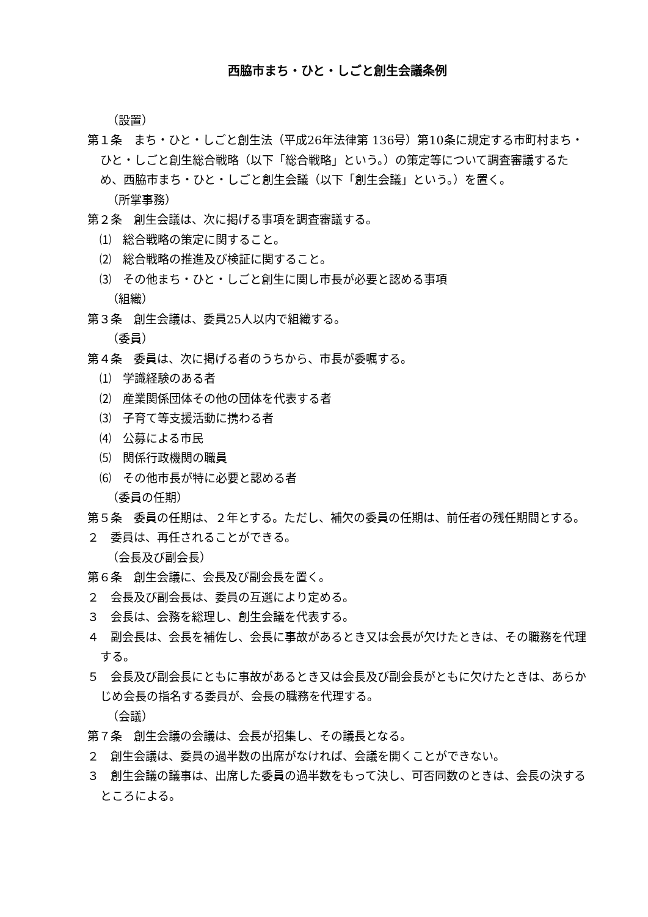西脇市まち・ひと・しごと創生会議条例
（設置）
第１条　まち・ひと・しごと創生法（平成26年法律第 136号）第10条に規定する市町村まち・ひと・しごと創生総合戦略（以下「総合戦略」という。）の策定等について調査審議するため、西脇市まち・ひと・しごと創生会議（以下「創生会議」という。）を置く。
（所掌事務）
第２条　創生会議は、次に掲げる事項を調査審議する。
⑴　総合戦略の策定に関すること。
⑵　総合戦略の推進及び検証に関すること。
⑶　その他まち・ひと・しごと創生に関し市長が必要と認める事項
（組織）
第３条　創生会議は、委員25人以内で組織する。
（委員）
第４条　委員は、次に掲げる者のうちから、市長が委嘱する。
⑴　学識経験のある者
⑵　産業関係団体その他の団体を代表する者
⑶　子育て等支援活動に携わる者
⑷　公募による市民
⑸　関係行政機関の職員
⑹　その他市長が特に必要と認める者
（委員の任期）
第５条　委員の任期は、２年とする。ただし、補欠の委員の任期は、前任者の残任期間とする。
２　委員は、再任されることができる。
（会長及び副会長）
第６条　創生会議に、会長及び副会長を置く。
２　会長及び副会長は、委員の互選により定める。
３　会長は、会務を総理し、創生会議を代表する。
４　副会長は、会長を補佐し、会長に事故があるとき又は会長が欠けたときは、その職務を代理する。
５　会長及び副会長にともに事故があるとき又は会長及び副会長がともに欠けたときは、あらかじめ会長の指名する委員が、会長の職務を代理する。
（会議）
第７条　創生会議の会議は、会長が招集し、その議長となる。
２　創生会議は、委員の過半数の出席がなければ、会議を開くことができない。
３　創生会議の議事は、出席した委員の過半数をもって決し、可否同数のときは、会長の決するところによる。